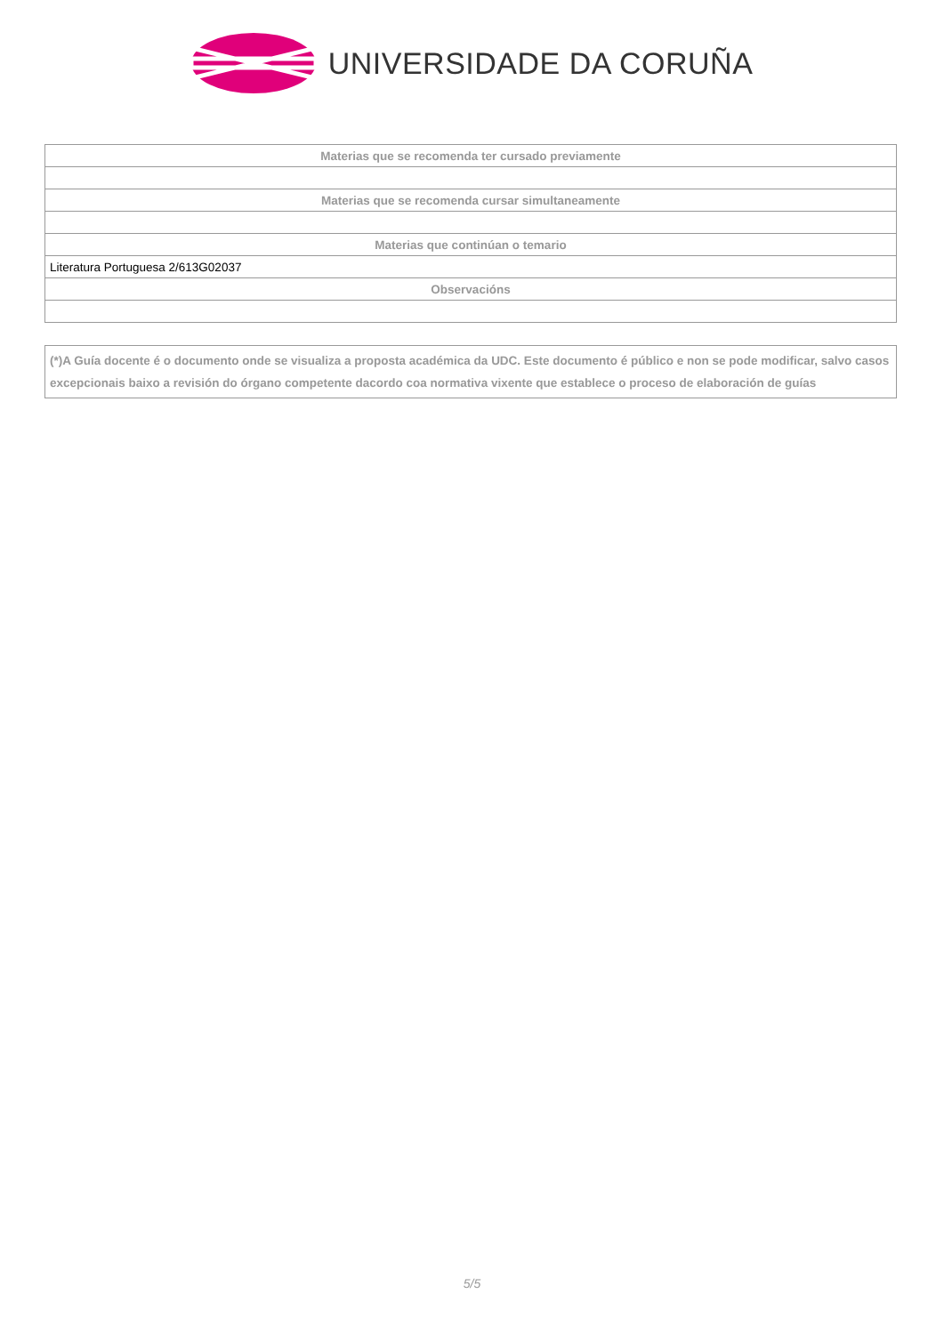UNIVERSIDADE DA CORUÑA
| Materias que se recomenda ter cursado previamente |
| --- |
| Materias que se recomenda cursar simultaneamente |
| Materias que continúan o temario |
| Literatura Portuguesa 2/613G02037 |
| Observacións |
(*)A Guía docente é o documento onde se visualiza a proposta académica da UDC. Este documento é público e non se pode modificar, salvo casos excepcionais baixo a revisión do órgano competente dacordo coa normativa vixente que establece o proceso de elaboración de guías
5/5